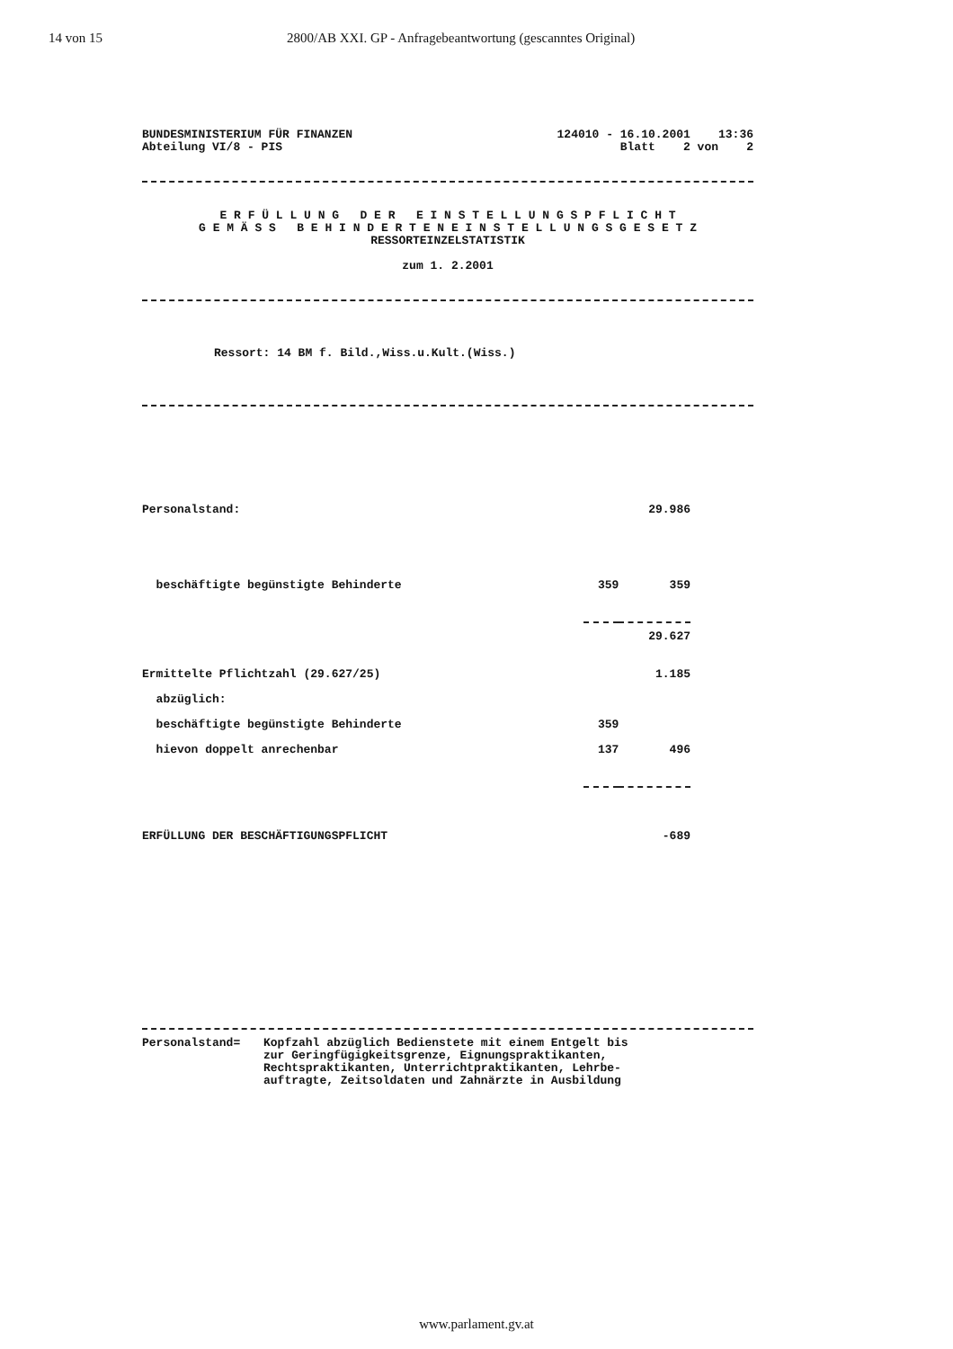14 von 15 2800/AB XXI. GP - Anfragebeantwortung (gescanntes Original)
BUNDESMINISTERIUM FÜR FINANZEN
Abteilung VI/8 - PIS
124010 - 16.10.2001 13:36
Blatt 2 von 2
E R F Ü L L U N G D E R E I N S T E L L U N G S P F L I C H T
G E M Ä S S B E H I N D E R T E N E I N S T E L L U N G S G E S E T Z
RESSORTEINZELSTATISTIK
zum 1. 2.2001
Ressort: 14 BM f. Bild.,Wiss.u.Kult.(Wiss.)
| Personalstand: | | 29.986 |
| beschäftigte begünstigte Behinderte | 359 | 359 |
| | | 29.627 |
| Ermittelte Pflichtzahl (29.627/25) | | 1.185 |
| abzüglich: | | |
| beschäftigte begünstigte Behinderte | 359 | |
| hievon doppelt anrechenbar | 137 | 496 |
| ERFÜLLUNG DER BESCHÄFTIGUNGSPFLICHT | | -689 |
Personalstand= Kopfzahl abzüglich Bedienstete mit einem Entgelt bis
zur Geringfügigkeitsgrenze, Eignungspraktikanten,
Rechtspraktikanten, Unterrichtpraktikanten, Lehrbe-
auftragte, Zeitsoldaten und Zahnärzte in Ausbildung
www.parlament.gv.at